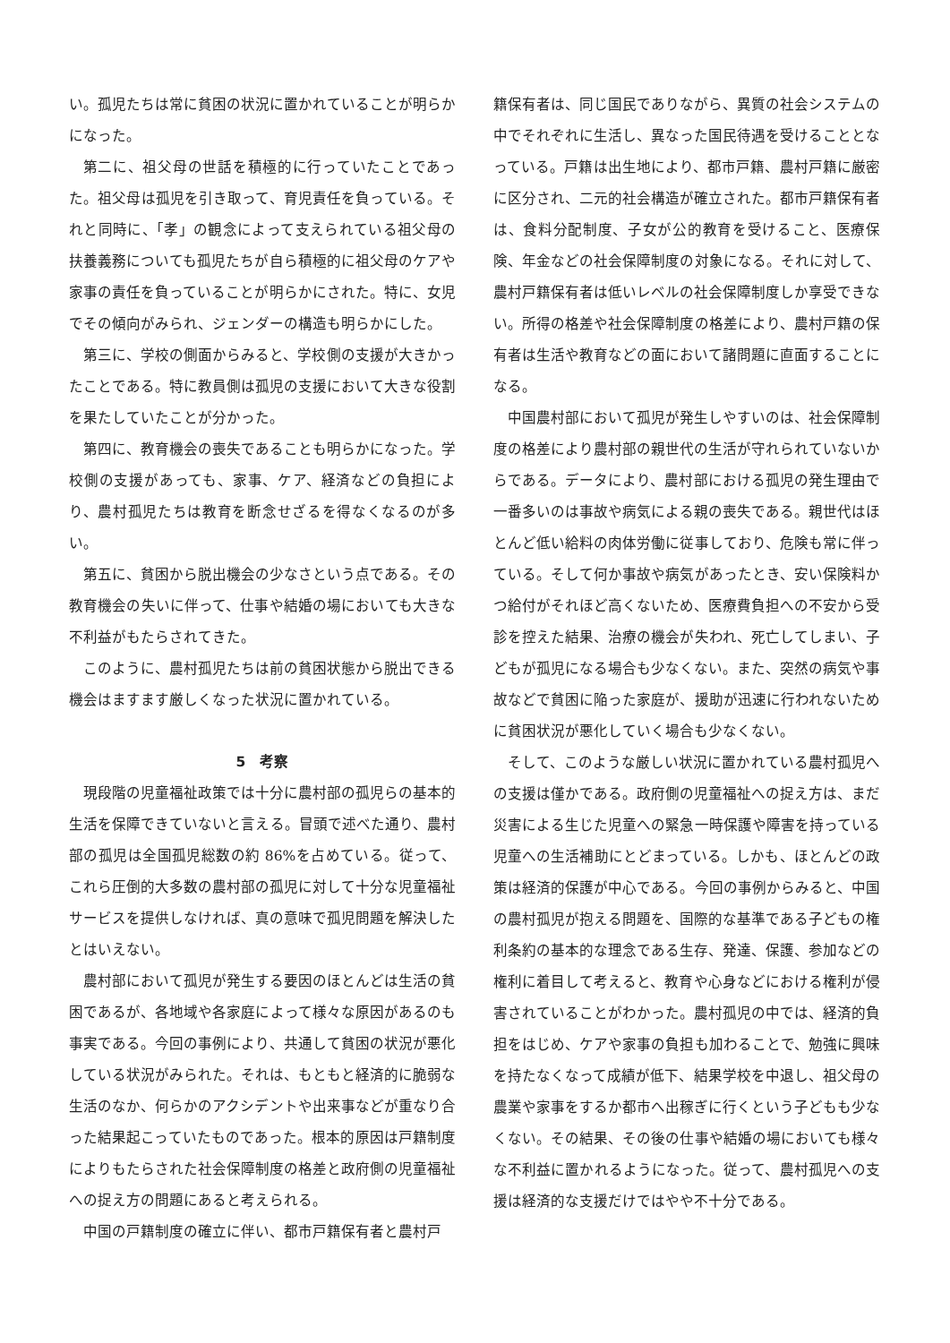い。孤児たちは常に貧困の状況に置かれていることが明らかになった。
第二に、祖父母の世話を積極的に行っていたことであった。祖父母は孤児を引き取って、育児責任を負っている。それと同時に、「孝」の観念によって支えられている祖父母の扶養義務についても孤児たちが自ら積極的に祖父母のケアや家事の責任を負っていることが明らかにされた。特に、女児でその傾向がみられ、ジェンダーの構造も明らかにした。
第三に、学校の側面からみると、学校側の支援が大きかったことである。特に教員側は孤児の支援において大きな役割を果たしていたことが分かった。
第四に、教育機会の喪失であることも明らかになった。学校側の支援があっても、家事、ケア、経済などの負担により、農村孤児たちは教育を断念せざるを得なくなるのが多い。
第五に、貧困から脱出機会の少なさという点である。その教育機会の失いに伴って、仕事や結婚の場においても大きな不利益がもたらされてきた。
このように、農村孤児たちは前の貧困状態から脱出できる機会はますます厳しくなった状況に置かれている。
5　考察
現段階の児童福祉政策では十分に農村部の孤児らの基本的生活を保障できていないと言える。冒頭で述べた通り、農村部の孤児は全国孤児総数の約 86%を占めている。従って、これら圧倒的大多数の農村部の孤児に対して十分な児童福祉サービスを提供しなければ、真の意味で孤児問題を解決したとはいえない。
農村部において孤児が発生する要因のほとんどは生活の貧困であるが、各地域や各家庭によって様々な原因があるのも事実である。今回の事例により、共通して貧困の状況が悪化している状況がみられた。それは、もともと経済的に脆弱な生活のなか、何らかのアクシデントや出来事などが重なり合った結果起こっていたものであった。根本的原因は戸籍制度によりもたらされた社会保障制度の格差と政府側の児童福祉への捉え方の問題にあると考えられる。
中国の戸籍制度の確立に伴い、都市戸籍保有者と農村戸
籍保有者は、同じ国民でありながら、異質の社会システムの中でそれぞれに生活し、異なった国民待遇を受けることとなっている。戸籍は出生地により、都市戸籍、農村戸籍に厳密に区分され、二元的社会構造が確立された。都市戸籍保有者は、食料分配制度、子女が公的教育を受けること、医療保険、年金などの社会保障制度の対象になる。それに対して、農村戸籍保有者は低いレベルの社会保障制度しか享受できない。所得の格差や社会保障制度の格差により、農村戸籍の保有者は生活や教育などの面において諸問題に直面することになる。
中国農村部において孤児が発生しやすいのは、社会保障制度の格差により農村部の親世代の生活が守れられていないからである。データにより、農村部における孤児の発生理由で一番多いのは事故や病気による親の喪失である。親世代はほとんど低い給料の肉体労働に従事しており、危険も常に伴っている。そして何か事故や病気があったとき、安い保険料かつ給付がそれほど高くないため、医療費負担への不安から受診を控えた結果、治療の機会が失われ、死亡してしまい、子どもが孤児になる場合も少なくない。また、突然の病気や事故などで貧困に陥った家庭が、援助が迅速に行われないために貧困状況が悪化していく場合も少なくない。
そして、このような厳しい状況に置かれている農村孤児への支援は僅かである。政府側の児童福祉への捉え方は、まだ災害による生じた児童への緊急一時保護や障害を持っている児童への生活補助にとどまっている。しかも、ほとんどの政策は経済的保護が中心である。今回の事例からみると、中国の農村孤児が抱える問題を、国際的な基準である子どもの権利条約の基本的な理念である生存、発達、保護、参加などの権利に着目して考えると、教育や心身などにおける権利が侵害されていることがわかった。農村孤児の中では、経済的負担をはじめ、ケアや家事の負担も加わることで、勉強に興味を持たなくなって成績が低下、結果学校を中退し、祖父母の農業や家事をするか都市へ出稼ぎに行くという子どもも少なくない。その結果、その後の仕事や結婚の場においても様々な不利益に置かれるようになった。従って、農村孤児への支援は経済的な支援だけではやや不十分である。